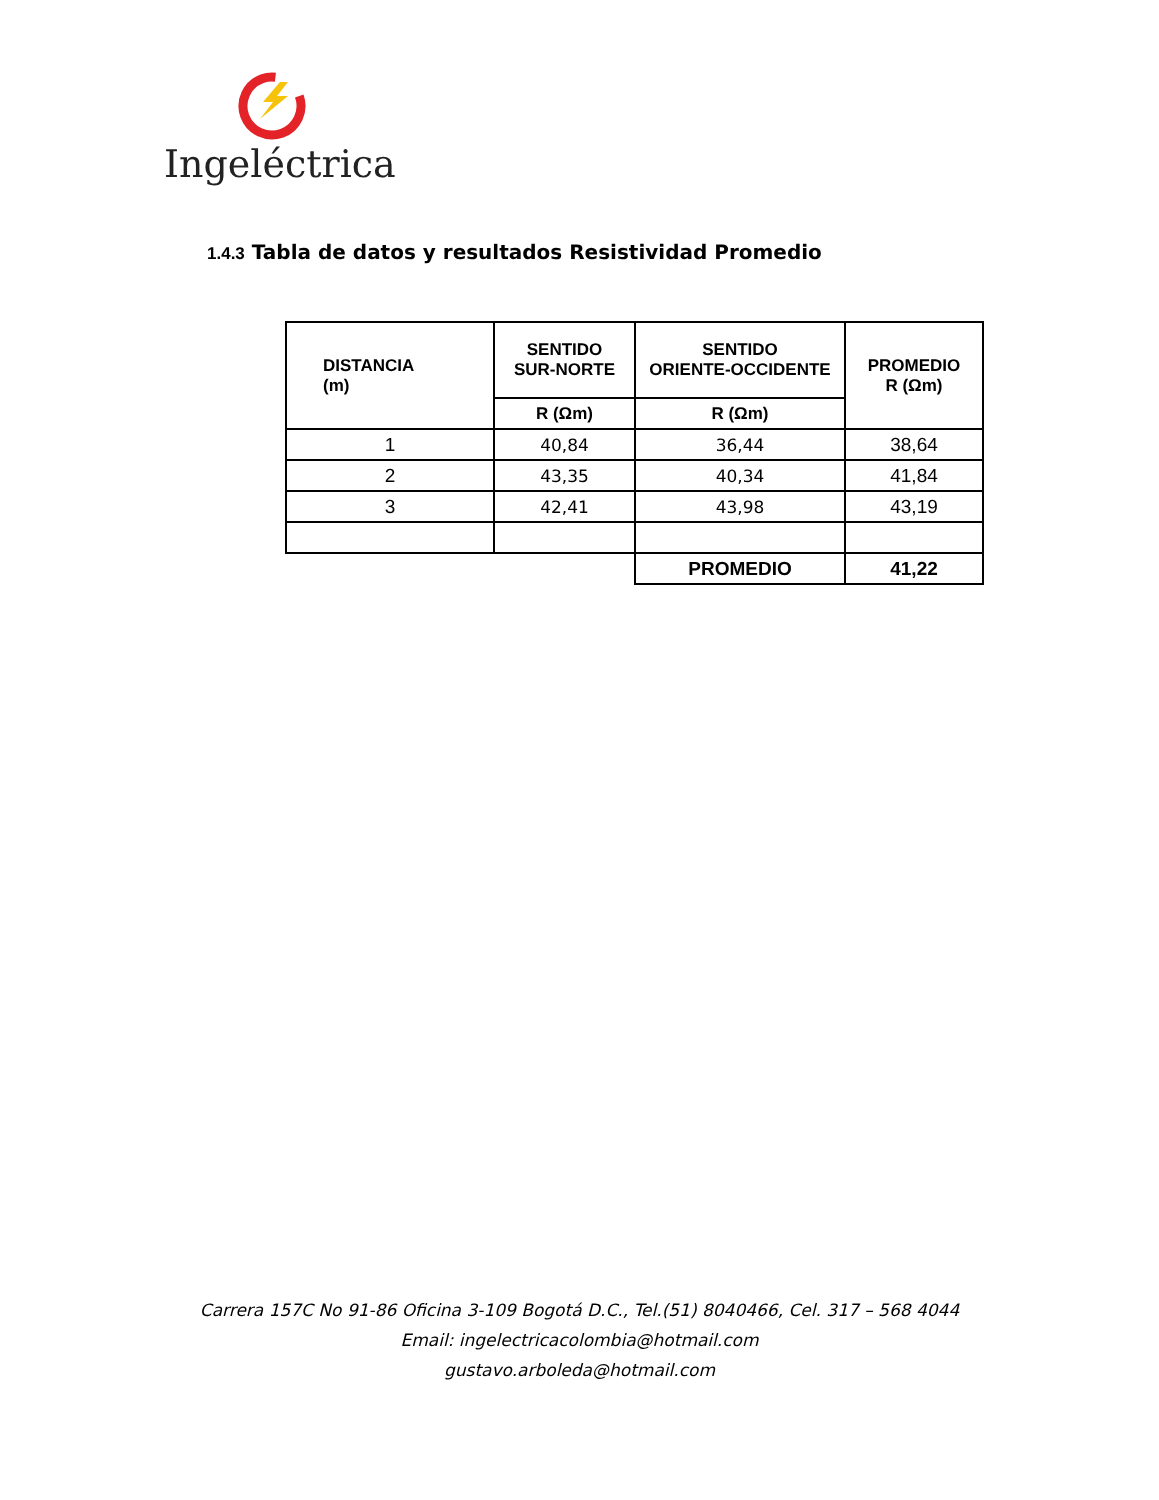Ingeléctrica
1.4.3 Tabla de datos y resultados Resistividad Promedio
| DISTANCIA (m) | SENTIDO SUR-NORTE | SENTIDO ORIENTE-OCCIDENTE | PROMEDIO R (Ωm) |
| --- | --- | --- | --- |
| | R (Ωm) | R (Ωm) | |
| 1 | 40,84 | 36,44 | 38,64 |
| 2 | 43,35 | 40,34 | 41,84 |
| 3 | 42,41 | 43,98 | 43,19 |
| | | PROMEDIO | 41,22 |
Carrera 157C No 91-86 Oficina 3-109 Bogotá D.C., Tel.(51) 8040466, Cel. 317 – 568 4044
Email: ingelectricacolombia@hotmail.com
gustavo.arboleda@hotmail.com